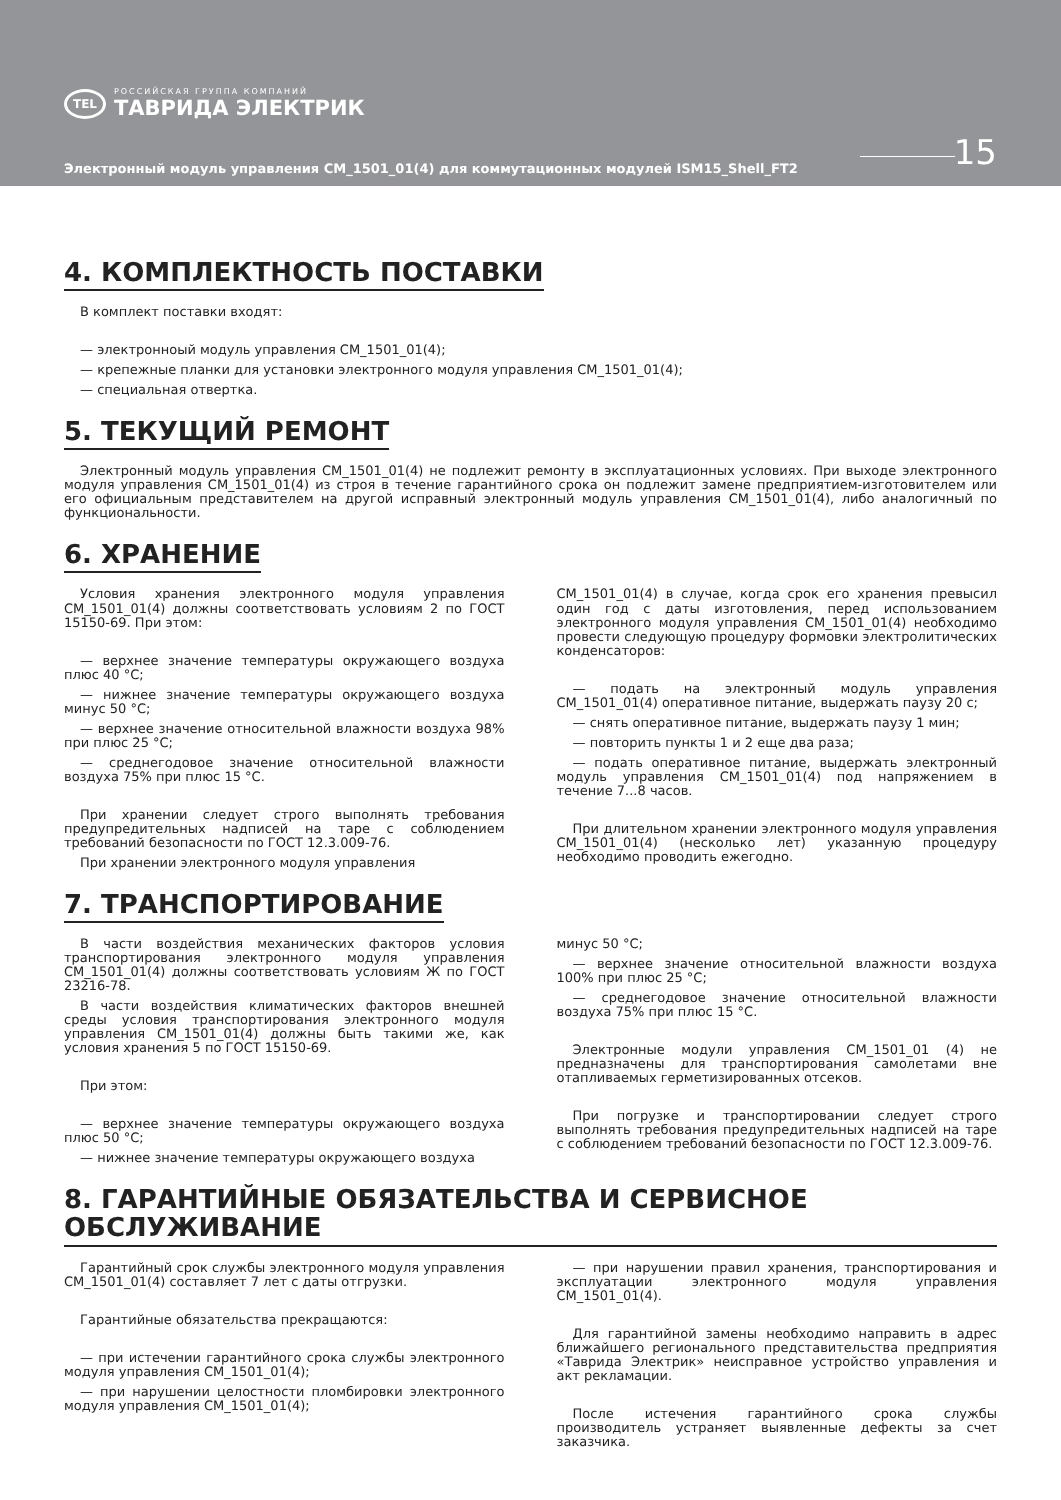TEL
РОССИЙСКАЯ ГРУППА КОМПАНИЙ
ТАВРИДА ЭЛЕКТРИК
Электронный модуль управления CM_1501_01(4) для коммутационных модулей ISM15_Shell_FT2
15
4. КОМПЛЕКТНОСТЬ ПОСТАВКИ
В комплект поставки входят:
— электронноый модуль управления CM_1501_01(4);
— крепежные планки для установки электронного модуля управления CM_1501_01(4);
— специальная отвертка.
5. ТЕКУЩИЙ РЕМОНТ
Электронный модуль управления CM_1501_01(4) не подлежит ремонту в эксплуатационных условиях. При выходе электронного модуля управления CM_1501_01(4) из строя в течение гарантийного срока он подлежит замене предприятием-изготовителем или его официальным представителем на другой исправный электронный модуль управления CM_1501_01(4), либо аналогичный по функциональности.
6. ХРАНЕНИЕ
Условия хранения электронного модуля управления CM_1501_01(4) должны соответствовать условиям 2 по ГОСТ 15150-69. При этом:
— верхнее значение температуры окружающего воздуха плюс 40 °С;
— нижнее значение температуры окружающего воздуха минус 50 °С;
— верхнее значение относительной влажности воздуха 98% при плюс 25 °С;
— среднегодовое значение относительной влажности воздуха 75% при плюс 15 °С.
При хранении следует строго выполнять требования предупредительных надписей на таре с соблюдением требований безопасности по ГОСТ 12.3.009-76.
При хранении электронного модуля управления
CM_1501_01(4) в случае, когда срок его хранения превысил один год с даты изготовления, перед использованием электронного модуля управления CM_1501_01(4) необходимо провести следующую процедуру формовки электролитических конденсаторов:
— подать на электронный модуль управления CM_1501_01(4) оперативное питание, выдержать паузу 20 с;
— снять оперативное питание, выдержать паузу 1 мин;
— повторить пункты 1 и 2 еще два раза;
— подать оперативное питание, выдержать электронный модуль управления CM_1501_01(4) под напряжением в течение 7...8 часов.
При длительном хранении электронного модуля управления CM_1501_01(4) (несколько лет) указанную процедуру необходимо проводить ежегодно.
7. ТРАНСПОРТИРОВАНИЕ
В части воздействия механических факторов условия транспортирования электронного модуля управления CM_1501_01(4) должны соответствовать условиям Ж по ГОСТ 23216-78.
В части воздействия климатических факторов внешней среды условия транспортирования электронного модуля управления CM_1501_01(4) должны быть такими же, как условия хранения 5 по ГОСТ 15150-69.
При этом:
— верхнее значение температуры окружающего воздуха плюс 50 °С;
— нижнее значение температуры окружающего воздуха
минус 50 °С;
— верхнее значение относительной влажности воздуха 100% при плюс 25 °С;
— среднегодовое значение относительной влажности воздуха 75% при плюс 15 °С.
Электронные модули управления CM_1501_01 (4) не предназначены для транспортирования самолетами вне отапливаемых герметизированных отсеков.
При погрузке и транспортировании следует строго выполнять требования предупредительных надписей на таре с соблюдением требований безопасности по ГОСТ 12.3.009-76.
8. ГАРАНТИЙНЫЕ ОБЯЗАТЕЛЬСТВА И СЕРВИСНОЕ ОБСЛУЖИВАНИЕ
Гарантийный срок службы электронного модуля управления CM_1501_01(4) составляет 7 лет с даты отгрузки.
Гарантийные обязательства прекращаются:
— при истечении гарантийного срока службы электронного модуля управления CM_1501_01(4);
— при нарушении целостности пломбировки электронного модуля управления CM_1501_01(4);
— при нарушении правил хранения, транспортирования и эксплуатации электронного модуля управления CM_1501_01(4).
Для гарантийной замены необходимо направить в адрес ближайшего регионального представительства предприятия «Таврида Электрик» неисправное устройство управления и акт рекламации.
После истечения гарантийного срока службы производитель устраняет выявленные дефекты за счет заказчика.